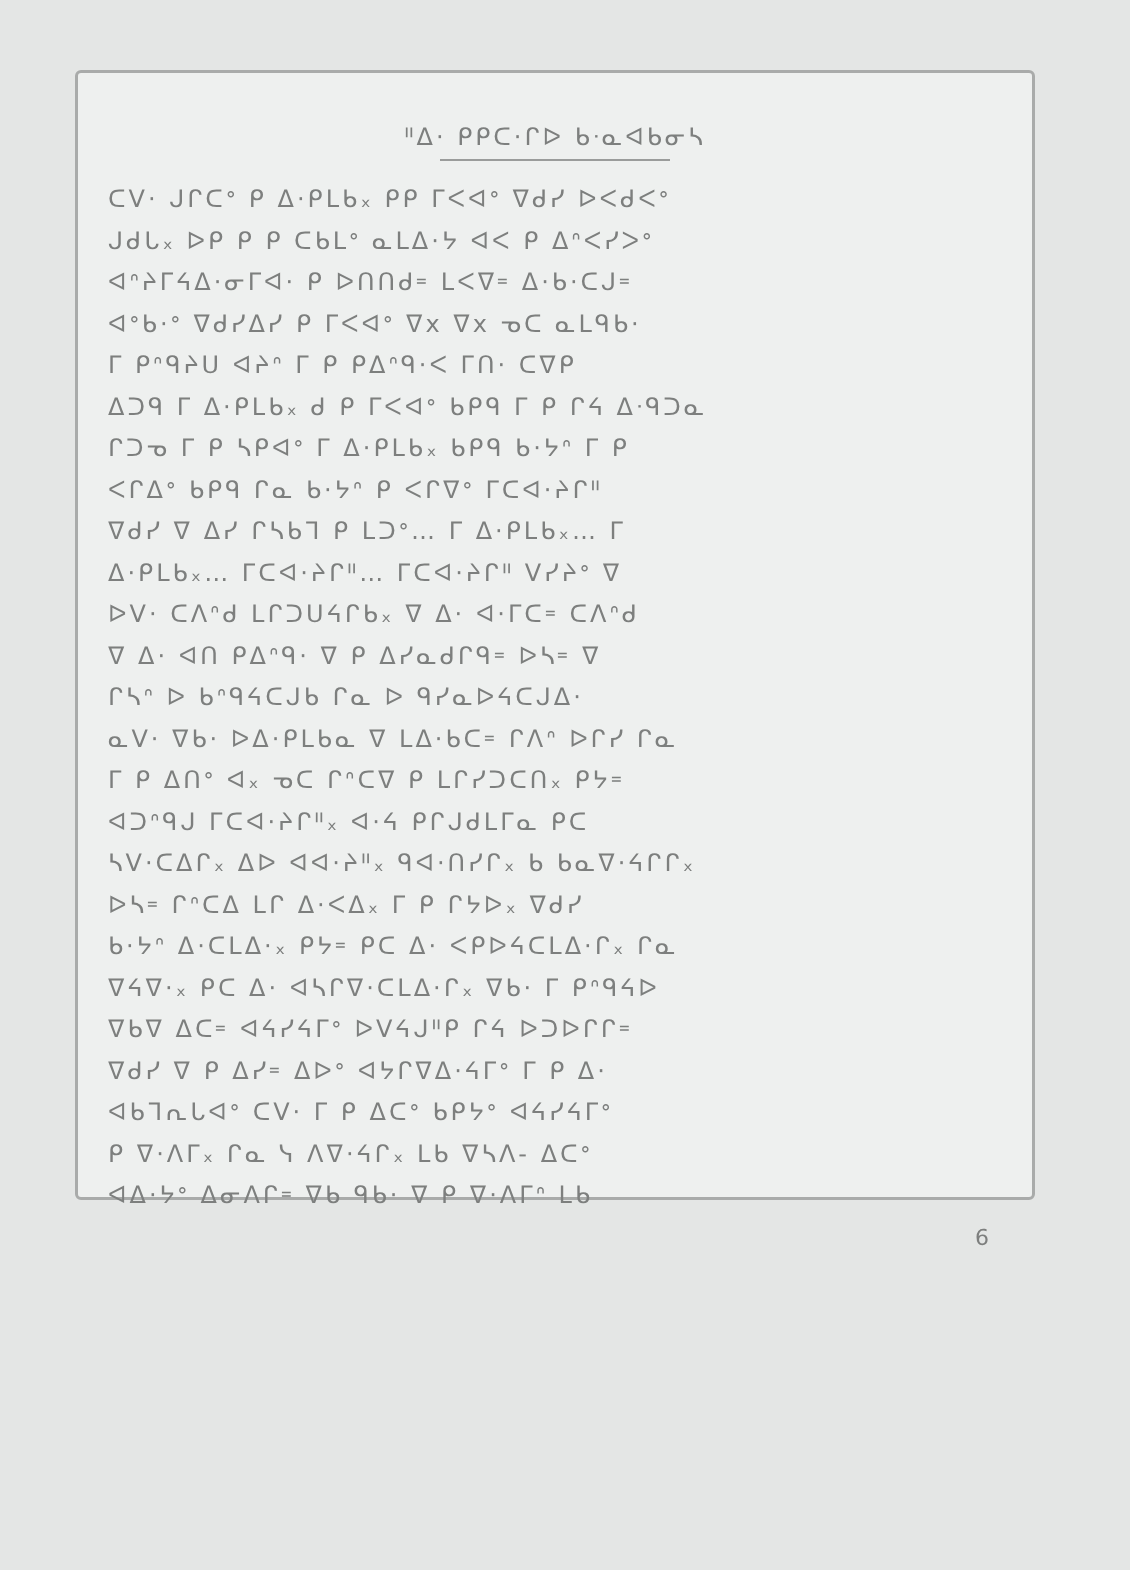ᐦᐃ· ᑭᑭᑕ·ᒋᐅ ᑲᐧᓇᐊᑲᓂᓴ
ᑕᐯ· ᒍᒋᑕᐤ ᑭ ᐃ·ᑭᒪᑲ᙮ ᑭᑭ ᒥᐸᐊᐤ ᐁᑯᓯ ᐅᐸᑯᐸᐤ
ᒍᑯᒐ᙮ ᐅᑭ ᑭ ᑭ ᑕᑲᒪᐤ ᓇᒪᐃ·ᔭ ᐊᐸ ᑭ ᐃᐢᐸᓯᐳᐤ
ᐊᐢᔨᒥᔦᐃ·ᓂᒥᐊ· ᑭ ᐅᑎᑎᑯ᐀ ᒪᐸᐁ᐀ ᐃ·ᑲ·ᑕᒍ᐀
ᐊᐤᑲ·ᐤ ᐁᑯᓯᐃᓯ ᑭ ᒥᐸᐊᐤ ᐁx ᐁx ᓀᑕ ᓇᒪᑫᑲ·
ᒥ ᑭᐢᑫᔨᑌ ᐊᔨᐢ ᒥ ᑭ ᑭᐃᐢᑫ·ᐸ ᒥᑎ· ᑕᐁᑭ
ᐃᑐᑫ ᒥ ᐃ·ᑭᒪᑲ᙮ ᑯ ᑭ ᒥᐸᐊᐤ ᑲᑭᑫ ᒥ ᑭ ᒋᔦ ᐃᐧᑫᑐᓇ
ᒋᑐᓀ ᒥ ᑭ ᓴᑭᐊᐤ ᒥ ᐃ·ᑭᒪᑲ᙮ ᑲᑭᑫ ᑲ·ᔭᐢ ᒥ ᑭ
ᐸᒋᐃᐤ ᑲᑭᑫ ᒋᓇ ᑲ·ᔭᐢ ᑭ ᐸᒋᐁᐤ ᒥᑕᐊ·ᔨᒋᐦ
ᐁᑯᓯ ᐁ ᐃᓯ ᒋᓴᑲᒣ ᑭ ᒪᑐᐤ… ᒥ ᐃ·ᑭᒪᑲ᙮… ᒥ
ᐃ·ᑭᒪᑲ᙮… ᒥᑕᐊ·ᔨᒋᐦ… ᒥᑕᐊ·ᔨᒋᐦ ᐯᓯᔨᐤ ᐁ
ᐅᐯ· ᑕᐱᐢᑯ ᒪᒋᑐᑌᔦᒋᑲ᙮ ᐁ ᐃ· ᐊ·ᒥᑕ᐀ ᑕᐱᐢᑯ
ᐁ ᐃ· ᐊᑎ ᑭᐃᐢᑫ· ᐁ ᑭ ᐃᓯᓇᑯᒋᑫ᐀ ᐅᓴ᐀ ᐁ
ᒋᓴᐢ ᐅ ᑲᐢᑫᔦᑕᒍᑲ ᒋᓇ ᐅ ᑫᓯᓇᐅᔦᑕᒍᐃ·
ᓇᐯ· ᐁᑲ· ᐅᐃ·ᑭᒪᑲᓇ ᐁ ᒪᐃ·ᑲᑕ᐀ ᒋᐱᐢ ᐅᒋᓯ ᒋᓇ
ᒥ ᑭ ᐃᑎᐤ ᐊ᙮ ᓀᑕ ᒋᐢᑕᐁ ᑭ ᒪᒋᓯᑐᑕᑎ᙮ ᑭᔭ᐀
ᐊᑐᐢᑫᒍ ᒥᑕᐊ·ᔨᒋᐦ᙮ ᐊ·ᔦ ᑭᒋᒍᑯᒪᒥᓇ ᑭᑕ
ᓴᐯ·ᑕᐃᒋ᙮ ᐃᐅ ᐊᐊ·ᔨᐦ᙮ ᑫᐊ·ᑎᓯᒋ᙮ ᑲ ᑲᓇᐁ·ᔦᒋᒋ᙮
ᐅᓴ᐀ ᒋᐢᑕᐃ ᒪᒋ ᐃ·ᐸᐃ᙮ ᒥ ᑭ ᒋᔭᐅ᙮ ᐁᑯᓯ
ᑲ·ᔭᐢ ᐃ·ᑕᒪᐃ·᙮ ᑭᔭ᐀ ᑭᑕ ᐃ· ᐸᑭᐅᔦᑕᒪᐃ·ᒋ᙮ ᒋᓇ
ᐁᔦᐁ·᙮ ᑭᑕ ᐃ· ᐊᓴᒋᐁ·ᑕᒪᐃ·ᒋ᙮ ᐁᑲ· ᒥ ᑭᐢᑫᔦᐅ
ᐁᑲᐁ ᐃᑕ᐀ ᐊᔦᓯᔦᒥᐤ ᐅᐯᔦᒍᐦᑭ ᒋᔦ ᐅᑐᐅᒋᒋ᐀
ᐁᑯᓯ ᐁ ᑭ ᐃᓯ᐀ ᐃᐅᐤ ᐊᔭᒋᐁᐃ·ᔦᒥᐤ ᒥ ᑭ ᐃ·
ᐊᑲᒣᕆᒐᐊᐤ ᑕᐯ· ᒥ ᑭ ᐃᑕᐤ ᑲᑭᔭᐤ ᐊᔦᓯᔦᒥᐤ
ᑭ ᐁ·ᐱᒥ᙮ ᒋᓇ ᓭ ᐱᐁ·ᔦᒋ᙮ ᒪᑲ ᐁᓴᐱ- ᐃᑕᐤ
ᐊᐃ·ᔭᐤ ᐃᓂᐱᒋ᐀ ᐁᑲ ᑫᑲ· ᐁ ᑭ ᐁ·ᐱᒥᐢ ᒪᑲ
6